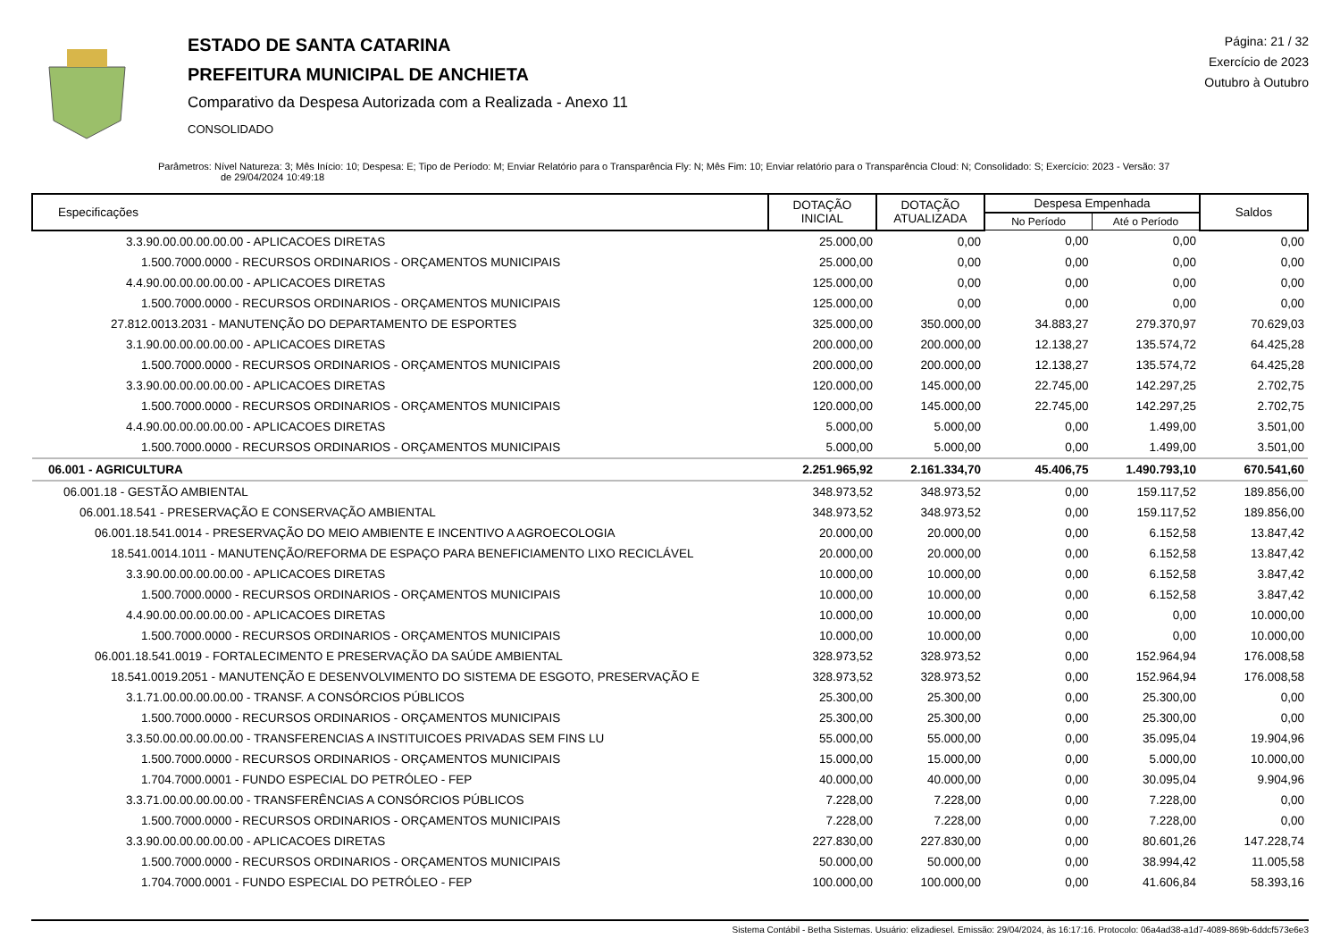ESTADO DE SANTA CATARINA
PREFEITURA MUNICIPAL DE ANCHIETA
Comparativo da Despesa Autorizada com a Realizada - Anexo 11
CONSOLIDADO
Página: 21 / 32
Exercício de 2023
Outubro à Outubro
Parâmetros: Nível Natureza: 3; Mês Início: 10; Despesa: E; Tipo de Período: M; Enviar Relatório para o Transparência Fly: N; Mês Fim: 10; Enviar relatório para o Transparência Cloud: N; Consolidado: S; Exercício: 2023 - Versão: 37
de 29/04/2024 10:49:18
| Especificações | DOTAÇÃO INICIAL | DOTAÇÃO ATUALIZADA | Despesa Empenhada | | Saldos |
| --- | --- | --- | --- | --- | --- |
| | | | No Período | Até o Período | |
| 3.3.90.00.00.00.00.00 - APLICACOES DIRETAS | 25.000,00 | 0,00 | 0,00 | 0,00 | 0,00 |
| 1.500.7000.0000 - RECURSOS ORDINARIOS - ORÇAMENTOS MUNICIPAIS | 25.000,00 | 0,00 | 0,00 | 0,00 | 0,00 |
| 4.4.90.00.00.00.00.00 - APLICACOES DIRETAS | 125.000,00 | 0,00 | 0,00 | 0,00 | 0,00 |
| 1.500.7000.0000 - RECURSOS ORDINARIOS - ORÇAMENTOS MUNICIPAIS | 125.000,00 | 0,00 | 0,00 | 0,00 | 0,00 |
| 27.812.0013.2031 - MANUTENÇÃO DO DEPARTAMENTO DE ESPORTES | 325.000,00 | 350.000,00 | 34.883,27 | 279.370,97 | 70.629,03 |
| 3.1.90.00.00.00.00.00 - APLICACOES DIRETAS | 200.000,00 | 200.000,00 | 12.138,27 | 135.574,72 | 64.425,28 |
| 1.500.7000.0000 - RECURSOS ORDINARIOS - ORÇAMENTOS MUNICIPAIS | 200.000,00 | 200.000,00 | 12.138,27 | 135.574,72 | 64.425,28 |
| 3.3.90.00.00.00.00.00 - APLICACOES DIRETAS | 120.000,00 | 145.000,00 | 22.745,00 | 142.297,25 | 2.702,75 |
| 1.500.7000.0000 - RECURSOS ORDINARIOS - ORÇAMENTOS MUNICIPAIS | 120.000,00 | 145.000,00 | 22.745,00 | 142.297,25 | 2.702,75 |
| 4.4.90.00.00.00.00.00 - APLICACOES DIRETAS | 5.000,00 | 5.000,00 | 0,00 | 1.499,00 | 3.501,00 |
| 1.500.7000.0000 - RECURSOS ORDINARIOS - ORÇAMENTOS MUNICIPAIS | 5.000,00 | 5.000,00 | 0,00 | 1.499,00 | 3.501,00 |
| 06.001 - AGRICULTURA | 2.251.965,92 | 2.161.334,70 | 45.406,75 | 1.490.793,10 | 670.541,60 |
| 06.001.18 - GESTÃO AMBIENTAL | 348.973,52 | 348.973,52 | 0,00 | 159.117,52 | 189.856,00 |
| 06.001.18.541 - PRESERVAÇÃO E CONSERVAÇÃO AMBIENTAL | 348.973,52 | 348.973,52 | 0,00 | 159.117,52 | 189.856,00 |
| 06.001.18.541.0014 - PRESERVAÇÃO DO MEIO AMBIENTE E INCENTIVO A AGROECOLOGIA | 20.000,00 | 20.000,00 | 0,00 | 6.152,58 | 13.847,42 |
| 18.541.0014.1011 - MANUTENÇÃO/REFORMA DE ESPAÇO PARA BENEFICIAMENTO LIXO RECICLÁVEL | 20.000,00 | 20.000,00 | 0,00 | 6.152,58 | 13.847,42 |
| 3.3.90.00.00.00.00.00 - APLICACOES DIRETAS | 10.000,00 | 10.000,00 | 0,00 | 6.152,58 | 3.847,42 |
| 1.500.7000.0000 - RECURSOS ORDINARIOS - ORÇAMENTOS MUNICIPAIS | 10.000,00 | 10.000,00 | 0,00 | 6.152,58 | 3.847,42 |
| 4.4.90.00.00.00.00.00 - APLICACOES DIRETAS | 10.000,00 | 10.000,00 | 0,00 | 0,00 | 10.000,00 |
| 1.500.7000.0000 - RECURSOS ORDINARIOS - ORÇAMENTOS MUNICIPAIS | 10.000,00 | 10.000,00 | 0,00 | 0,00 | 10.000,00 |
| 06.001.18.541.0019 - FORTALECIMENTO E PRESERVAÇÃO DA SAÚDE AMBIENTAL | 328.973,52 | 328.973,52 | 0,00 | 152.964,94 | 176.008,58 |
| 18.541.0019.2051 - MANUTENÇÃO E DESENVOLVIMENTO DO SISTEMA DE ESGOTO, PRESERVAÇÃO E | 328.973,52 | 328.973,52 | 0,00 | 152.964,94 | 176.008,58 |
| 3.1.71.00.00.00.00.00 - TRANSF. A CONSÓRCIOS PÚBLICOS | 25.300,00 | 25.300,00 | 0,00 | 25.300,00 | 0,00 |
| 1.500.7000.0000 - RECURSOS ORDINARIOS - ORÇAMENTOS MUNICIPAIS | 25.300,00 | 25.300,00 | 0,00 | 25.300,00 | 0,00 |
| 3.3.50.00.00.00.00.00 - TRANSFERENCIAS A INSTITUICOES PRIVADAS SEM FINS LU | 55.000,00 | 55.000,00 | 0,00 | 35.095,04 | 19.904,96 |
| 1.500.7000.0000 - RECURSOS ORDINARIOS - ORÇAMENTOS MUNICIPAIS | 15.000,00 | 15.000,00 | 0,00 | 5.000,00 | 10.000,00 |
| 1.704.7000.0001 - FUNDO ESPECIAL DO PETRÓLEO - FEP | 40.000,00 | 40.000,00 | 0,00 | 30.095,04 | 9.904,96 |
| 3.3.71.00.00.00.00.00 - TRANSFERÊNCIAS A CONSÓRCIOS PÚBLICOS | 7.228,00 | 7.228,00 | 0,00 | 7.228,00 | 0,00 |
| 1.500.7000.0000 - RECURSOS ORDINARIOS - ORÇAMENTOS MUNICIPAIS | 7.228,00 | 7.228,00 | 0,00 | 7.228,00 | 0,00 |
| 3.3.90.00.00.00.00.00 - APLICACOES DIRETAS | 227.830,00 | 227.830,00 | 0,00 | 80.601,26 | 147.228,74 |
| 1.500.7000.0000 - RECURSOS ORDINARIOS - ORÇAMENTOS MUNICIPAIS | 50.000,00 | 50.000,00 | 0,00 | 38.994,42 | 11.005,58 |
| 1.704.7000.0001 - FUNDO ESPECIAL DO PETRÓLEO - FEP | 100.000,00 | 100.000,00 | 0,00 | 41.606,84 | 58.393,16 |
Sistema Contábil - Betha Sistemas. Usuário: elizadiesel. Emissão: 29/04/2024, às 16:17:16. Protocolo: 06a4ad38-a1d7-4089-869b-6ddcf573e6e3